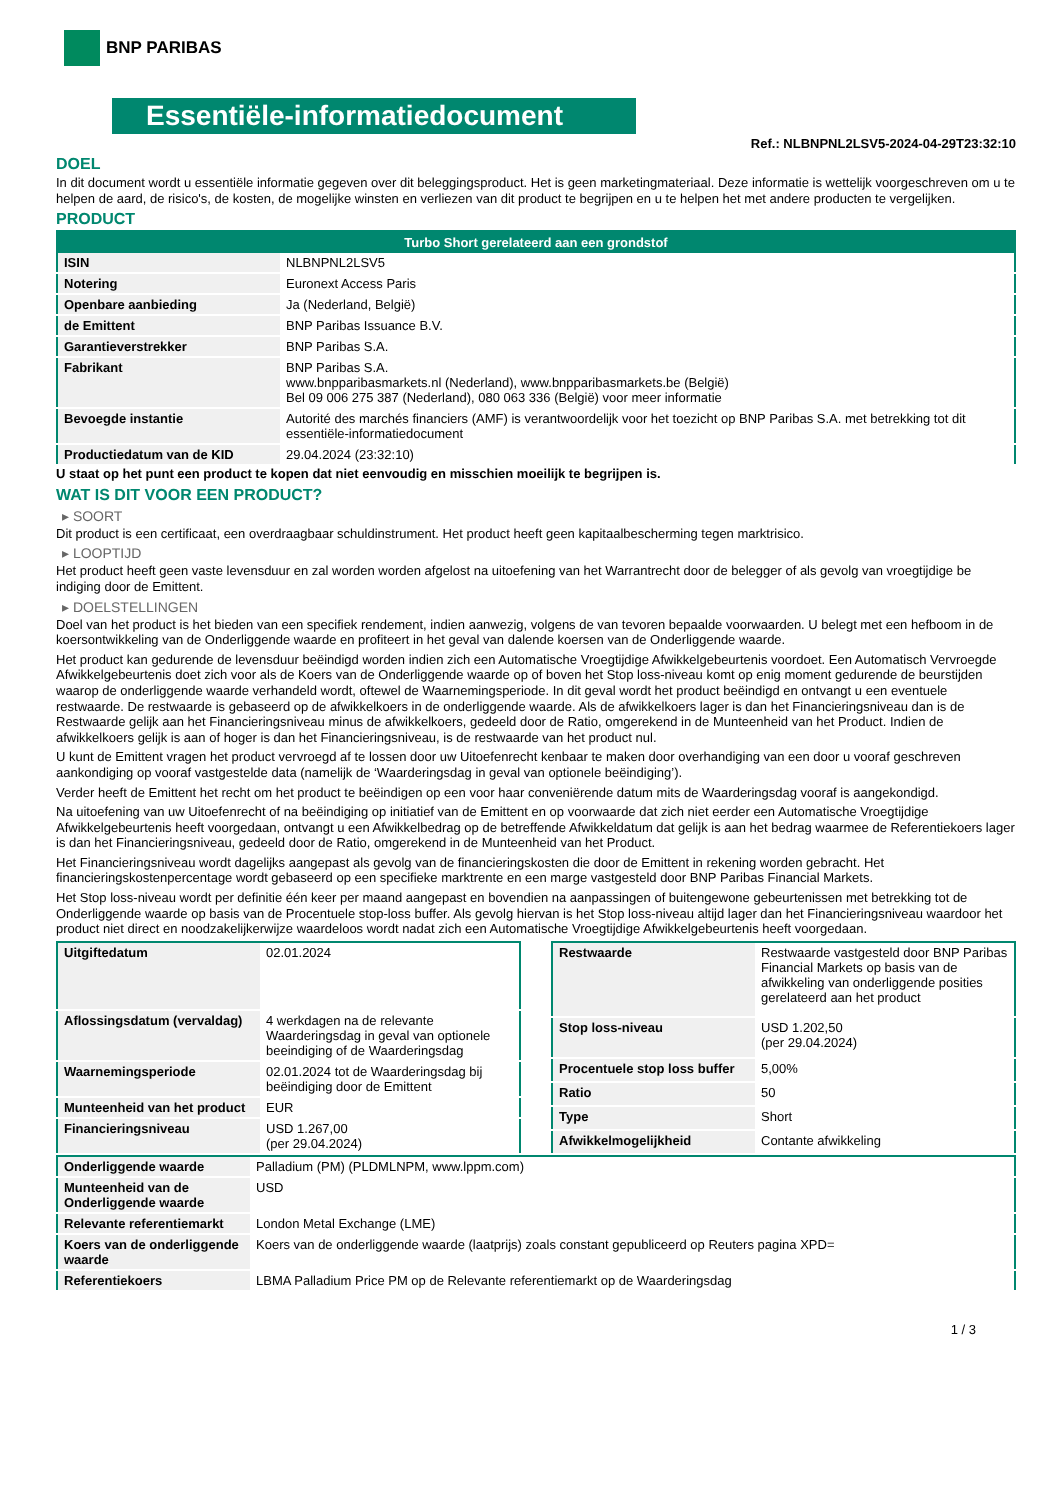BNP PARIBAS
Essentiële-informatiedocument
Ref.: NLBNPNL2LSV5-2024-04-29T23:32:10
DOEL
In dit document wordt u essentiële informatie gegeven over dit beleggingsproduct. Het is geen marketingmateriaal. Deze informatie is wettelijk voorgeschreven om u te helpen de aard, de risico's, de kosten, de mogelijke winsten en verliezen van dit product te begrijpen en u te helpen het met andere producten te vergelijken.
PRODUCT
| Turbo Short gerelateerd aan een grondstof | |
| --- | --- |
| ISIN | NLBNPNL2LSV5 |
| Notering | Euronext Access Paris |
| Openbare aanbieding | Ja (Nederland, België) |
| de Emittent | BNP Paribas Issuance B.V. |
| Garantieverstrekker | BNP Paribas S.A. |
| Fabrikant | BNP Paribas S.A. www.bnpparibasmarkets.nl (Nederland), www.bnpparibasmarkets.be (België) Bel 09 006 275 387 (Nederland), 080 063 336 (België) voor meer informatie |
| Bevoegde instantie | Autorité des marchés financiers (AMF) is verantwoordelijk voor het toezicht op BNP Paribas S.A. met betrekking tot dit essentiële-informatiedocument |
| Productiedatum van de KID | 29.04.2024 (23:32:10) |
U staat op het punt een product te kopen dat niet eenvoudig en misschien moeilijk te begrijpen is.
WAT IS DIT VOOR EEN PRODUCT?
▸ SOORT
Dit product is een certificaat, een overdraagbaar schuldinstrument. Het product heeft geen kapitaalbescherming tegen marktrisico.
▸ LOOPTIJD
Het product heeft geen vaste levensduur en zal worden worden afgelost na uitoefening van het Warrantrecht door de belegger of als gevolg van vroegtijdige be indiging door de Emittent.
▸ DOELSTELLINGEN
Doel van het product is het bieden van een specifiek rendement, indien aanwezig, volgens de van tevoren bepaalde voorwaarden. U belegt met een hefboom in de koersontwikkeling van de Onderliggende waarde en profiteert in het geval van dalende koersen van de Onderliggende waarde.
Het product kan gedurende de levensduur beëindigd worden indien zich een Automatische Vroegtijdige Afwikkelgebeurtenis voordoet. Een Automatisch Vervroegde Afwikkelgebeurtenis doet zich voor als de Koers van de Onderliggende waarde op of boven het Stop loss-niveau komt op enig moment gedurende de beurstijden waarop de onderliggende waarde verhandeld wordt, oftewel de Waarnemingsperiode. In dit geval wordt het product beëindigd en ontvangt u een eventuele restwaarde. De restwaarde is gebaseerd op de afwikkelkoers in de onderliggende waarde. Als de afwikkelkoers lager is dan het Financieringsniveau dan is de Restwaarde gelijk aan het Financieringsniveau minus de afwikkelkoers, gedeeld door de Ratio, omgerekend in de Munteenheid van het Product. Indien de afwikkelkoers gelijk is aan of hoger is dan het Financieringsniveau, is de restwaarde van het product nul.
U kunt de Emittent vragen het product vervroegd af te lossen door uw Uitoefenrecht kenbaar te maken door overhandiging van een door u vooraf geschreven aankondiging op vooraf vastgestelde data (namelijk de ‘Waarderingsdag in geval van optionele beëindiging’).
Verder heeft de Emittent het recht om het product te beëindigen op een voor haar conveniërende datum mits de Waarderingsdag vooraf is aangekondigd.
Na uitoefening van uw Uitoefenrecht of na beëindiging op initiatief van de Emittent en op voorwaarde dat zich niet eerder een Automatische Vroegtijdige Afwikkelgebeurtenis heeft voorgedaan, ontvangt u een Afwikkelbedrag op de betreffende Afwikkeldatum dat gelijk is aan het bedrag waarmee de Referentiekoers lager is dan het Financieringsniveau, gedeeld door de Ratio, omgerekend in de Munteenheid van het Product.
Het Financieringsniveau wordt dagelijks aangepast als gevolg van de financieringskosten die door de Emittent in rekening worden gebracht. Het financieringskostenpercentage wordt gebaseerd op een specifieke marktrente en een marge vastgesteld door BNP Paribas Financial Markets.
Het Stop loss-niveau wordt per definitie één keer per maand aangepast en bovendien na aanpassingen of buitengewone gebeurtenissen met betrekking tot de Onderliggende waarde op basis van de Procentuele stop-loss buffer. Als gevolg hiervan is het Stop loss-niveau altijd lager dan het Financieringsniveau waardoor het product niet direct en noodzakelijkerwijze waardeloos wordt nadat zich een Automatische Vroegtijdige Afwikkelgebeurtenis heeft voorgedaan.
| Uitgiftedatum | 02.01.2024 |
| Aflossingsdatum (vervaldag) | 4 werkdagen na de relevante Waarderingsdag in geval van optionele beeindiging of de Waarderingsdag |
| Waarnemingsperiode | 02.01.2024 tot de Waarderingsdag bij beëindiging door de Emittent |
| Munteenheid van het product | EUR |
| Financieringsniveau | USD 1.267,00 (per 29.04.2024) |
| Restwaarde | Restwaarde vastgesteld door BNP Paribas Financial Markets op basis van de afwikkeling van onderliggende posities gerelateerd aan het product |
| Stop loss-niveau | USD 1.202,50 (per 29.04.2024) |
| Procentuele stop loss buffer | 5,00% |
| Ratio | 50 |
| Type | Short |
| Afwikkelmogelijkheid | Contante afwikkeling |
| Onderliggende waarde | Palladium (PM) (PLDMLNPM, www.lppm.com) |
| Munteenheid van de Onderliggende waarde | USD |
| Relevante referentiemarkt | London Metal Exchange (LME) |
| Koers van de onderliggende waarde | Koers van de onderliggende waarde (laatprijs) zoals constant gepubliceerd op Reuters pagina XPD= |
| Referentiekoers | LBMA Palladium Price PM op de Relevante referentiemarkt op de Waarderingsdag |
1 / 3